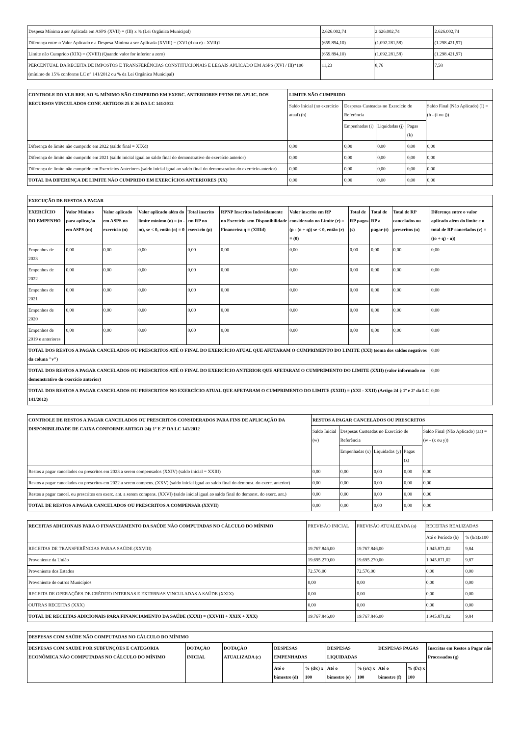| Despesa Mínima a ser Aplicada em ASPS (XVII) = (III) x % (Lei Orgânica Municipal) | 2.626.002,74 | 2.626.002,74 | 2.626.002,74 |
| Diferença entre o Valor Aplicado e a Despesa Mínima a ser Aplicada (XVIII) = (XVI (d ou e) - XVII)1 | (659.894,10) | (1.092.281,58) | (1.298.421,97) |
| Limite não Cumprido (XIX) = (XVIII) (Quando valor for inferior a zero) | (659.894,10) | (1.092.281,58) | (1.298.421,97) |
| PERCENTUAL DA RECEITA DE IMPOSTOS E TRANSFERÊNCIAS CONSTITUCIONAIS E LEGAIS APLICADO EM ASPS (XVI / III)*100 (mínimo de 15% conforme LC n° 141/2012 ou % da Lei Orgânica Municipal) | 11,23 | 8,76 | 7,58 |
| CONTROLE DO VLR REF. AO % MÍNIMO NÃO CUMPRIDO EM EXERC. ANTERIORES P/FINS DE APLIC. DOS RECURSOS VINCULADOS CONF. ARTIGOS 25 E 26 DA LC 141/2012 | LIMITE NÃO CUMPRIDO | | | | |
| --- | --- | --- | --- | --- | --- |
| | Saldo Inicial (no exercício atual) (h) | Despesas Custeadas no Exercício de Referência | | | Saldo Final (Não Aplicado) (I) = (h - (i ou j)) |
| | | Empenhadas (i) | Liquidadas (j) | Pagas (k) | |
| Diferença de limite não cumprido em 2022 (saldo final = XIXd) | 0,00 | 0,00 | 0,00 | 0,00 | 0,00 |
| Diferença de limite não cumprido em 2021 (saldo inicial igual ao saldo final do demonstrativo do exercício anterior) | 0,00 | 0,00 | 0,00 | 0,00 | 0,00 |
| Diferença de limite não cumprido em Exercícios Anteriores (saldo inicial igual ao saldo final do demonstrativo do exercício anterior) | 0,00 | 0,00 | 0,00 | 0,00 | 0,00 |
| TOTAL DA DIFERENÇA DE LIMITE NÃO CUMPRIDO EM EXERCÍCIOS ANTERIORES (XX) | 0,00 | 0,00 | 0,00 | 0,00 | 0,00 |
| EXECUÇÃO DE RESTOS A PAGAR | | | | | | | | | | |
| --- | --- | --- | --- | --- | --- | --- | --- | --- | --- | --- |
| EXERCÍCIO DO EMPENHO | Valor Mínimo para aplicação em ASPS (m) | Valor aplicado em ASPS no exercício (n) | Valor aplicado além do limite mínimo (o) = (n - m), se < 0, então (o) = 0 | Total inscrito em RP no exercício (p) | RPNP Inscritos Indevidamente no Exercício sem Disponibilidade Financeira q = (XIIId) | Valor inscrito em RP considerado no Limite (r) = (p - (o + q)) se < 0, então (r) = (0) | Total de RP pagos (s) | Total de RP a pagar (t) | Total de RP cancelados ou prescritos (u) | Diferença entre o valor aplicado além do limite e o total de RP cancelados (v) = ((o + q) - u)) |
| Empenhos de 2023 | 0,00 | 0,00 | 0,00 | 0,00 | 0,00 | 0,00 | 0,00 | 0,00 | 0,00 | 0,00 |
| Empenhos de 2022 | 0,00 | 0,00 | 0,00 | 0,00 | 0,00 | 0,00 | 0,00 | 0,00 | 0,00 | 0,00 |
| Empenhos de 2021 | 0,00 | 0,00 | 0,00 | 0,00 | 0,00 | 0,00 | 0,00 | 0,00 | 0,00 | 0,00 |
| Empenhos de 2020 | 0,00 | 0,00 | 0,00 | 0,00 | 0,00 | 0,00 | 0,00 | 0,00 | 0,00 | 0,00 |
| Empenhos de 2019 e anteriores | 0,00 | 0,00 | 0,00 | 0,00 | 0,00 | 0,00 | 0,00 | 0,00 | 0,00 | 0,00 |
| TOTAL DOS RESTOS A PAGAR CANCELADOS OU PRESCRITOS ATÉ O FINAL DO EXERCÍCIO ATUAL QUE AFETARAM O CUMPRIMENTO DO LIMITE (XXI) (soma dos saldos negativos da coluna "v") | | | | | | | | | | 0,00 |
| TOTAL DOS RESTOS A PAGAR CANCELADOS OU PRESCRITOS ATÉ O FINAL DO EXERCÍCIO ANTERIOR QUE AFETARAM O CUMPRIMENTO DO LIMITE (XXII) (valor informado no demonstrativo do exercício anterior) | | | | | | | | | | 0,00 |
| TOTAL DOS RESTOS A PAGAR CANCELADOS OU PRESCRITOS NO EXERCÍCIO ATUAL QUE AFETARAM O CUMPRIMENTO DO LIMITE (XXIII) = (XXI - XXII) (Artigo 24 § 1º e 2º da LC 141/2012) | | | | | | | | | | 0,00 |
| CONTROLE DE RESTOS A PAGAR CANCELADOS OU PRESCRITOS CONSIDERADOS PARA FINS DE APLICAÇÃO DA DISPONIBILIDADE DE CAIXA CONFORME ARTIGO 24§ 1º E 2º DA LC 141/2012 | RESTOS A PAGAR CANCELADOS OU PRESCRITOS | | | | |
| --- | --- | --- | --- | --- | --- |
| | Saldo Inicial (w) | Despesas Custeadas no Exercício de Referência | | | Saldo Final (Não Aplicado) (aa) = (w - (x ou y)) |
| | | Empenhadas (x) | Liquidadas (y) | Pagas (z) | |
| Restos a pagar cancelados ou prescritos em 2023 a serem compensados (XXIV) (saldo inicial = XXIII) | 0,00 | 0,00 | 0,00 | 0,00 | 0,00 |
| Restos a pagar cancelados ou prescritos em 2022 a serem compens. (XXV) (saldo inicial igual ao saldo final do demonst. do exerc. anterior) | 0,00 | 0,00 | 0,00 | 0,00 | 0,00 |
| Restos a pagar cancel. ou prescritos em exerc. ant. a serem compens. (XXVI) (saldo inicial igual ao saldo final do demonst. do exerc. ant.) | 0,00 | 0,00 | 0,00 | 0,00 | 0,00 |
| TOTAL DE RESTOS A PAGAR CANCELADOS OU PRESCRITOS A COMPENSAR (XXVII) | 0,00 | 0,00 | 0,00 | 0,00 | 0,00 |
| RECEITAS ADICIONAIS PARA O FINANCIAMENTO DA SAÚDE NÃO COMPUTADAS NO CÁLCULO DO MÍNIMO | PREVISÃO INICIAL | PREVISÃO ATUALIZADA (a) | RECEITAS REALIZADAS | |
| | | | Até o Período (b) | % (b/a)x100 |
| RECEITAS DE TRANSFERÊNCIAS PARAA SAÚDE (XXVIII) | 19.767.846,00 | 19.767.846,00 | 1.945.871,02 | 9,84 |
| Proveniente da União | 19.695.270,00 | 19.695.270,00 | 1.945.871,02 | 9,87 |
| Proveniente dos Estados | 72.576,00 | 72.576,00 | 0,00 | 0,00 |
| Proveniente de outros Municípios | 0,00 | 0,00 | 0,00 | 0,00 |
| RECEITA DE OPERAÇÕES DE CRÉDITO INTERNAS E EXTERNAS VINCULADAS A SAÚDE (XXIX) | 0,00 | 0,00 | 0,00 | 0,00 |
| OUTRAS RECEITAS (XXX) | 0,00 | 0,00 | 0,00 | 0,00 |
| TOTAL DE RECEITAS ADICIONAIS PARA FINANCIAMENTO DA SAÚDE (XXXI) = (XXVIII + XXIX + XXX) | 19.767.846,00 | 19.767.846,00 | 1.945.871,02 | 9,84 |
| DESPESAS COM SAÚDE NÃO COMPUTADAS NO CÁLCULO DO MÍNIMO | | | | | | | | | |
| --- | --- | --- | --- | --- | --- | --- | --- | --- | --- |
| DESPESAS COM SAUDE POR SUBFUNÇÕES E CATEGORIA ECONÔMICA NÃO COMPUTADAS NO CÁLCULO DO MÍNIMO | DOTAÇÃO INICIAL | DOTAÇÃO ATUALIZADA (c) | DESPESAS EMPENHADAS | | DESPESAS LIQUIDADAS | | DESPESAS PAGAS | | Inscritas em Restos a Pagar não Processados (g) |
| | | | Até o bimestre (d) | % (d/c) x 100 | Até o bimestre (e) | % (e/c) x 100 | Até o bimestre (f) | % (f/c) x 100 | |